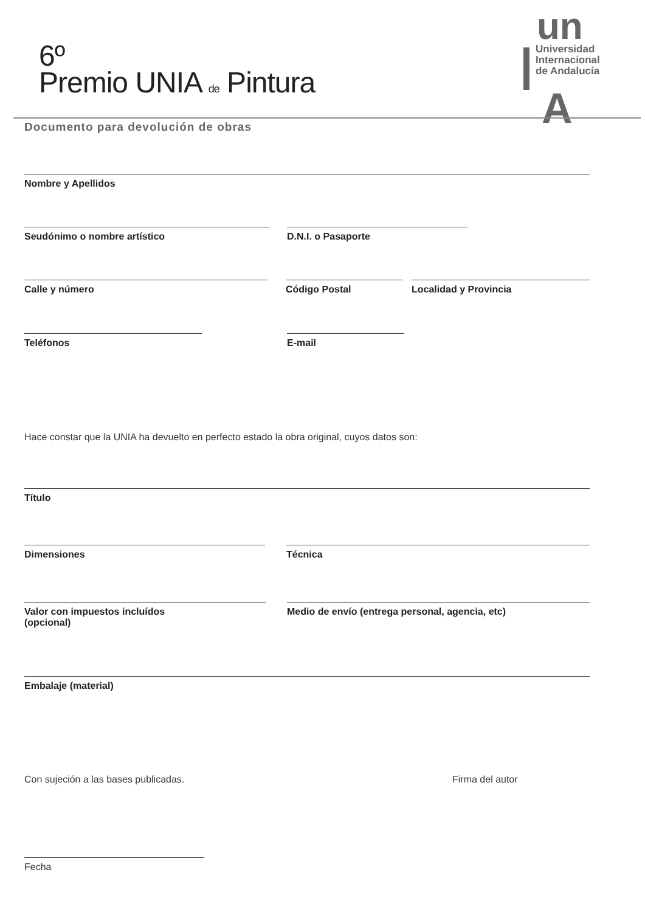6º
Premio UNIA de Pintura
un
Universidad
Internacional
de Andalucía
A
Documento para devolución de obras
Nombre y Apellidos
Seudónimo o nombre artístico D.N.I. o Pasaporte
Calle y número Código Postal Localidad y Provincia
Teléfonos E-mail
Hace constar que la UNIA ha devuelto en perfecto estado la obra original, cuyos datos son:
Título
Dimensiones Técnica
Valor con impuestos incluídos
(opcional)
Medio de envío (entrega personal, agencia, etc)
Embalaje (material)
Con sujeción a las bases publicadas.
Firma del autor
Fecha